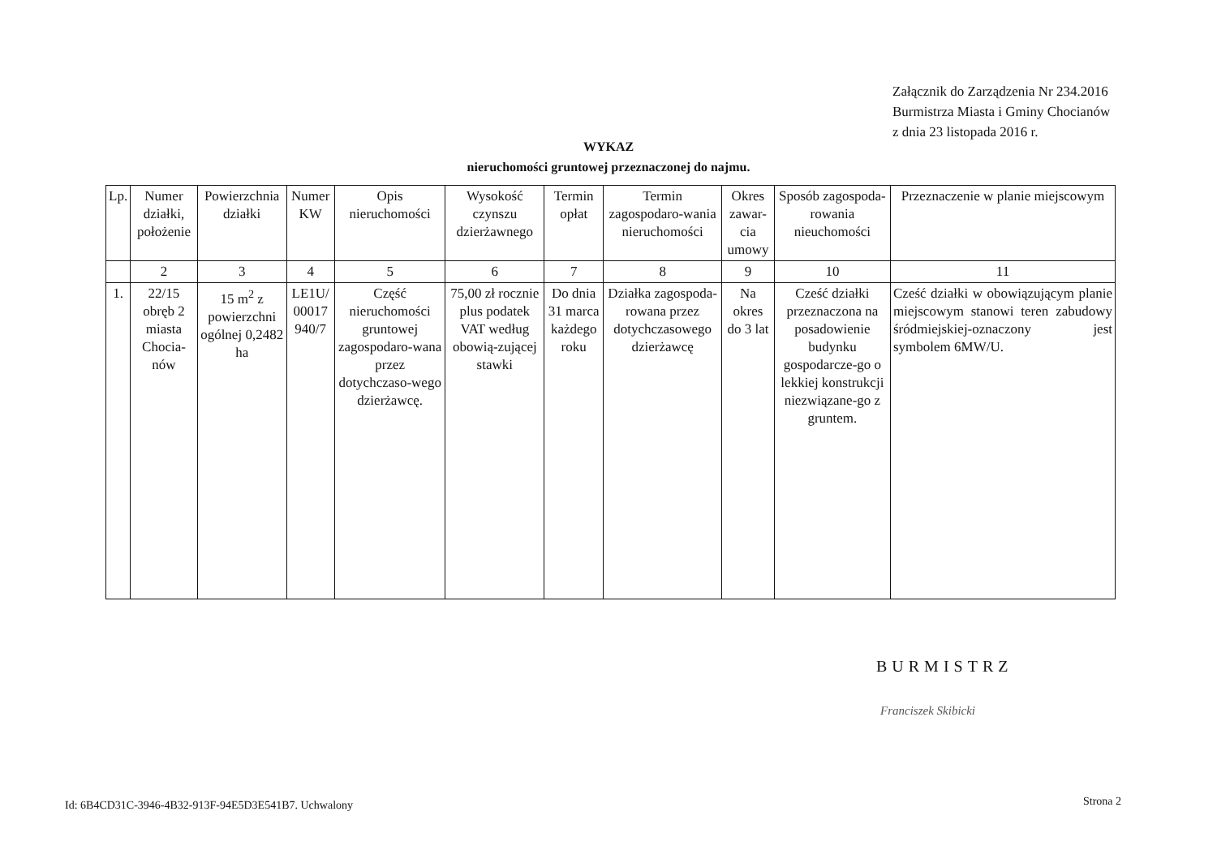Załącznik do Zarządzenia Nr 234.2016
Burmistrza Miasta i Gminy Chocianów
z dnia 23 listopada 2016 r.
WYKAZ
nieruchomości gruntowej przeznaczonej do najmu.
| Lp. | Numer działki, położenie | Powierzchnia działki | Numer KW | Opis nieruchomości | Wysokość czynszu dzierżawnego | Termin opłat | Termin zagospodaro-wania nieruchomości | Okres zawar-cia umowy | Sposób zagospoda-rowania nieuchomości | Przeznaczenie w planie miejscowym |
| --- | --- | --- | --- | --- | --- | --- | --- | --- | --- | --- |
| | 2 | 3 | 4 | 5 | 6 | 7 | 8 | 9 | 10 | 11 |
| 1. | 22/15 obręb 2 miasta Chocia-nów | 15 m<sup>2</sup> z powierzchni ogólnej 0,2482 ha | LE1U/ 00017 940/7 | Część nieruchomości gruntowej zagospodaro-wana przez dotychczaso-wego dzierżawcę. | 75,00 zł rocznie plus podatek VAT według obowią-zującej stawki | Do dnia 31 marca każdego roku | Działka zagospoda-rowana przez dotychczasowego dzierżawcę | Na okres do 3 lat | Cześć działki przeznaczona na posadowienie budynku gospodarcze-go o lekkiej konstrukcji niezwiązane-go z gruntem. | Cześć działki w obowiązującym planie miejscowym stanowi teren zabudowy śródmiejskiej-oznaczony jest symbolem 6MW/U. |
BURMISTRZ
Franciszek Skibicki
Id: 6B4CD31C-3946-4B32-913F-94E5D3E541B7. Uchwalony
Strona 2